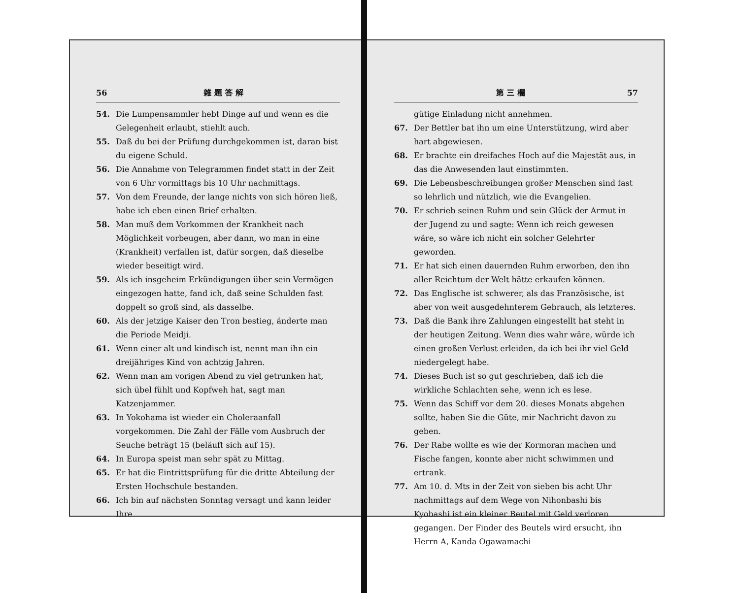56 雜 題 答 解
54. Die Lumpensammler hebt Dinge auf und wenn es die Gelegenheit erlaubt, stiehlt auch.
55. Daß du bei der Prüfung durchgekommen ist, daran bist du eigene Schuld.
56. Die Annahme von Telegrammen findet statt in der Zeit von 6 Uhr vormittags bis 10 Uhr nachmittags.
57. Von dem Freunde, der lange nichts von sich hören ließ, habe ich eben einen Brief erhalten.
58. Man muß dem Vorkommen der Krankheit nach Möglichkeit vorbeugen, aber dann, wo man in eine (Krankheit) verfallen ist, dafür sorgen, daß dieselbe wieder beseitigt wird.
59. Als ich insgeheim Erkündigungen über sein Vermögen eingezogen hatte, fand ich, daß seine Schulden fast doppelt so groß sind, als dasselbe.
60. Als der jetzige Kaiser den Tron bestieg, änderte man die Periode Meidji.
61. Wenn einer alt und kindisch ist, nennt man ihn ein dreijähriges Kind von achtzig Jahren.
62. Wenn man am vorigen Abend zu viel getrunken hat, sich übel fühlt und Kopfweh hat, sagt man Katzenjammer.
63. In Yokohama ist wieder ein Choleraanfall vorgekommen. Die Zahl der Fälle vom Ausbruch der Seuche beträgt 15 (beläuft sich auf 15).
64. In Europa speist man sehr spät zu Mittag.
65. Er hat die Eintrittsprüfung für die dritte Abteilung der Ersten Hochschule bestanden.
66. Ich bin auf nächsten Sonntag versagt und kann leider Ihre
第 三 欄 57
gütige Einladung nicht annehmen.
67. Der Bettler bat ihn um eine Unterstützung, wird aber hart abgewiesen.
68. Er brachte ein dreifaches Hoch auf die Majestät aus, in das die Anwesenden laut einstimmten.
69. Die Lebensbeschreibungen großer Menschen sind fast so lehrlich und nützlich, wie die Evangelien.
70. Er schrieb seinen Ruhm und sein Glück der Armut in der Jugend zu und sagte: Wenn ich reich gewesen wäre, so wäre ich nicht ein solcher Gelehrter geworden.
71. Er hat sich einen dauernden Ruhm erworben, den ihn aller Reichtum der Welt hätte erkaufen können.
72. Das Englische ist schwerer, als das Französische, ist aber von weit ausgedehnterem Gebrauch, als letzteres.
73. Daß die Bank ihre Zahlungen eingestellt hat steht in der heutigen Zeitung. Wenn dies wahr wäre, würde ich einen großen Verlust erleiden, da ich bei ihr viel Geld niedergelegt habe.
74. Dieses Buch ist so gut geschrieben, daß ich die wirkliche Schlachten sehe, wenn ich es lese.
75. Wenn das Schiff vor dem 20. dieses Monats abgehen sollte, haben Sie die Güte, mir Nachricht davon zu geben.
76. Der Rabe wollte es wie der Kormoran machen und Fische fangen, konnte aber nicht schwimmen und ertrank.
77. Am 10. d. Mts in der Zeit von sieben bis acht Uhr nachmittags auf dem Wege von Nihonbashi bis Kyobashi ist ein kleiner Beutel mit Geld verloren gegangen. Der Finder des Beutels wird ersucht, ihn Herrn A, Kanda Ogawamachi